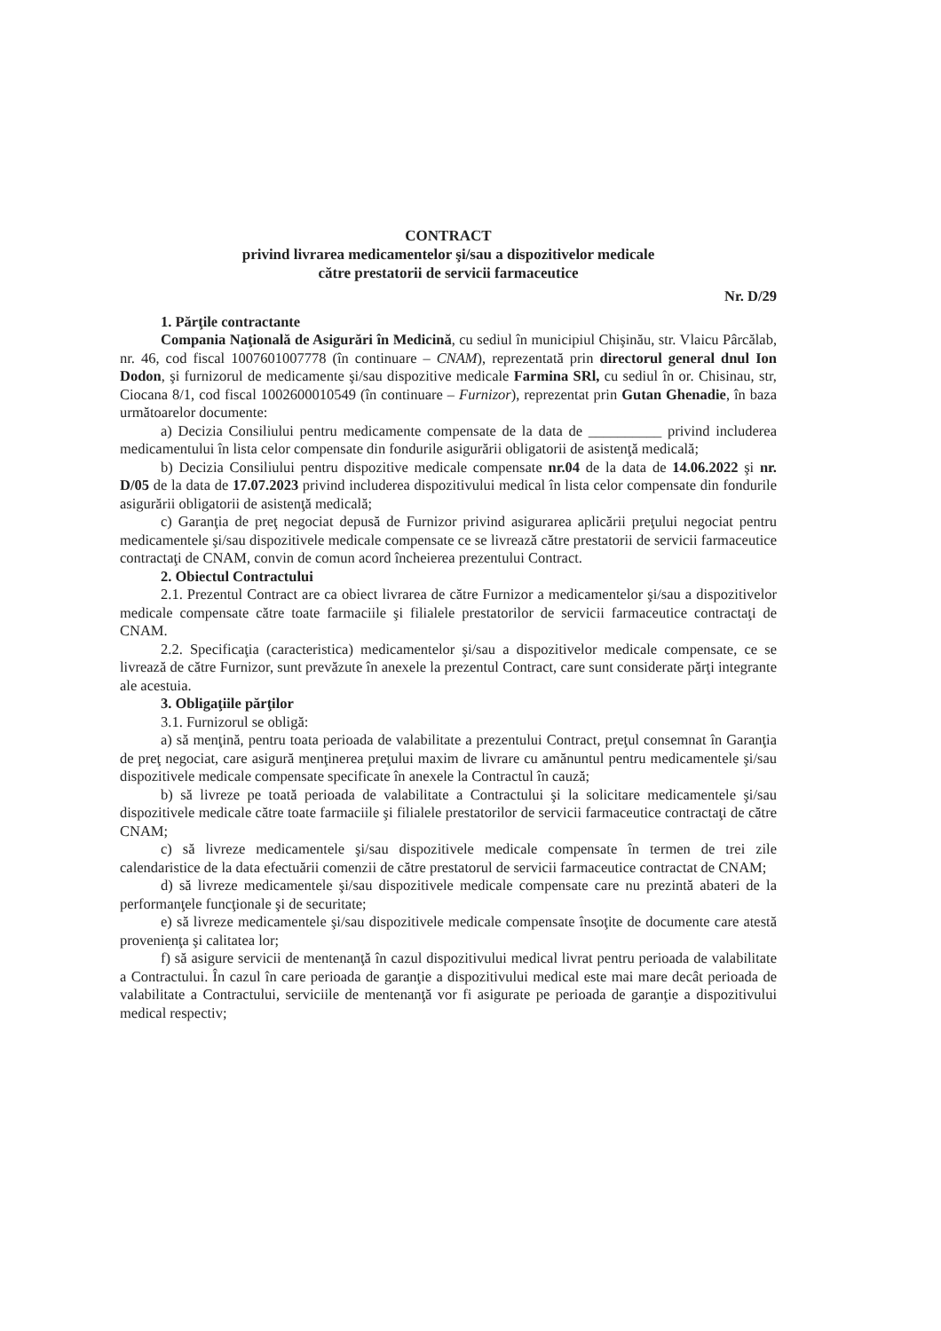CONTRACT
privind livrarea medicamentelor şi/sau a dispozitivelor medicale
către prestatorii de servicii farmaceutice
Nr. D/29
1. Părţile contractante
Compania Naţională de Asigurări în Medicină, cu sediul în municipiul Chişinău, str. Vlaicu Pârcălab, nr. 46, cod fiscal 1007601007778 (în continuare – CNAM), reprezentată prin directorul general dnul Ion Dodon, şi furnizorul de medicamente şi/sau dispozitive medicale Farmina SRl, cu sediul în or. Chisinau, str, Ciocana 8/1, cod fiscal 1002600010549 (în continuare – Furnizor), reprezentat prin Gutan Ghenadie, în baza următoarelor documente:
a) Decizia Consiliului pentru medicamente compensate de la data de __________ privind includerea medicamentului în lista celor compensate din fondurile asigurării obligatorii de asistenţă medicală;
b) Decizia Consiliului pentru dispozitive medicale compensate nr.04 de la data de 14.06.2022 şi nr. D/05 de la data de 17.07.2023 privind includerea dispozitivului medical în lista celor compensate din fondurile asigurării obligatorii de asistenţă medicală;
c) Garanţia de preţ negociat depusă de Furnizor privind asigurarea aplicării preţului negociat pentru medicamentele şi/sau dispozitivele medicale compensate ce se livrează către prestatorii de servicii farmaceutice contractaţi de CNAM, convin de comun acord încheierea prezentului Contract.
2. Obiectul Contractului
2.1. Prezentul Contract are ca obiect livrarea de către Furnizor a medicamentelor şi/sau a dispozitivelor medicale compensate către toate farmaciile şi filialele prestatorilor de servicii farmaceutice contractaţi de CNAM.
2.2. Specificaţia (caracteristica) medicamentelor şi/sau a dispozitivelor medicale compensate, ce se livrează de către Furnizor, sunt prevăzute în anexele la prezentul Contract, care sunt considerate părţi integrante ale acestuia.
3. Obligaţiile părţilor
3.1. Furnizorul se obligă:
a) să menţină, pentru toata perioada de valabilitate a prezentului Contract, preţul consemnat în Garanţia de preţ negociat, care asigură menţinerea preţului maxim de livrare cu amănuntul pentru medicamentele şi/sau dispozitivele medicale compensate specificate în anexele la Contractul în cauză;
b) să livreze pe toată perioada de valabilitate a Contractului şi la solicitare medicamentele şi/sau dispozitivele medicale către toate farmaciile şi filialele prestatorilor de servicii farmaceutice contractaţi de către CNAM;
c) să livreze medicamentele şi/sau dispozitivele medicale compensate în termen de trei zile calendaristice de la data efectuării comenzii de către prestatorul de servicii farmaceutice contractat de CNAM;
d) să livreze medicamentele şi/sau dispozitivele medicale compensate care nu prezintă abateri de la performanţele funcţionale şi de securitate;
e) să livreze medicamentele şi/sau dispozitivele medicale compensate însoţite de documente care atestă provenienţa şi calitatea lor;
f) să asigure servicii de mentenanţă în cazul dispozitivului medical livrat pentru perioada de valabilitate a Contractului. În cazul în care perioada de garanţie a dispozitivului medical este mai mare decât perioada de valabilitate a Contractului, serviciile de mentenanţă vor fi asigurate pe perioada de garanţie a dispozitivului medical respectiv;